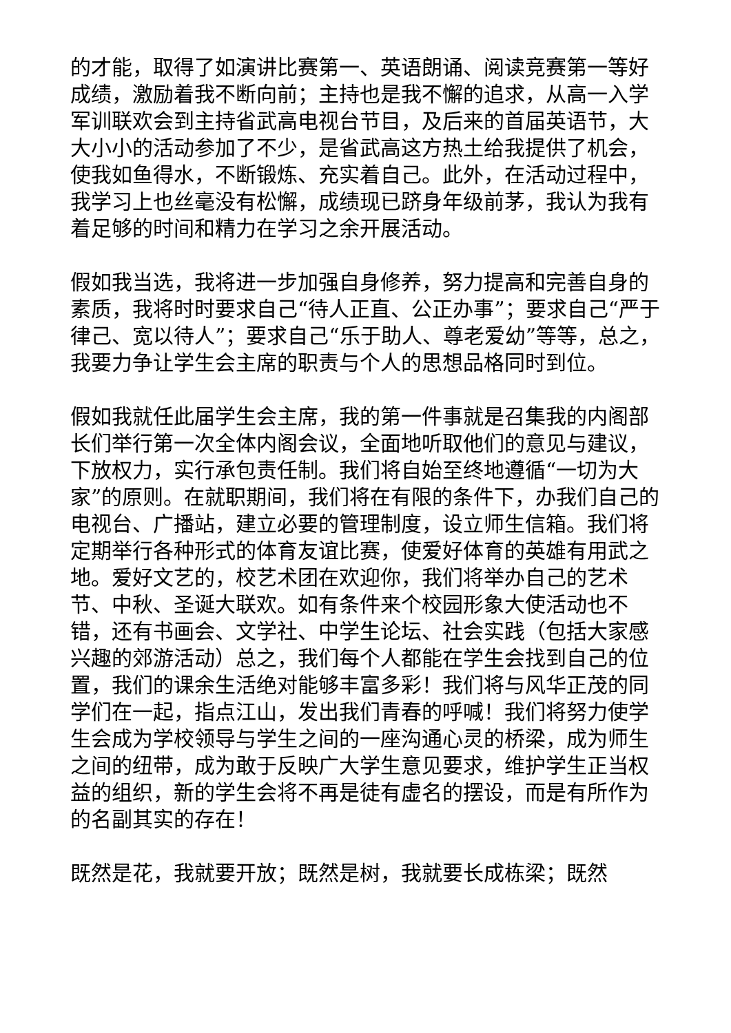的才能，取得了如演讲比赛第一、英语朗诵、阅读竞赛第一等好成绩，激励着我不断向前；主持也是我不懈的追求，从高一入学军训联欢会到主持省武高电视台节目，及后来的首届英语节，大大小小的活动参加了不少，是省武高这方热土给我提供了机会，使我如鱼得水，不断锻炼、充实着自己。此外，在活动过程中，我学习上也丝毫没有松懈，成绩现已跻身年级前茅，我认为我有着足够的时间和精力在学习之余开展活动。
假如我当选，我将进一步加强自身修养，努力提高和完善自身的素质，我将时时要求自己“待人正直、公正办事”；要求自己“严于律己、宽以待人”；要求自己“乐于助人、尊老爱幼”等等，总之，我要力争让学生会主席的职责与个人的思想品格同时到位。
假如我就任此届学生会主席，我的第一件事就是召集我的内阁部长们举行第一次全体内阁会议，全面地听取他们的意见与建议，下放权力，实行承包责任制。我们将自始至终地遵循“一切为大家”的原则。在就职期间，我们将在有限的条件下，办我们自己的电视台、广播站，建立必要的管理制度，设立师生信箱。我们将定期举行各种形式的体育友谊比赛，使爱好体育的英雄有用武之地。爱好文艺的，校艺术团在欢迎你，我们将举办自己的艺术节、中秋、圣诞大联欢。如有条件来个校园形象大使活动也不错，还有书画会、文学社、中学生论坛、社会实践（包括大家感兴趣的郊游活动）总之，我们每个人都能在学生会找到自己的位置，我们的课余生活绝对能够丰富多彩！我们将与风华正茂的同学们在一起，指点江山，发出我们青春的呼喊！我们将努力使学生会成为学校领导与学生之间的一座沟通心灵的桥梁，成为师生之间的纽带，成为敢于反映广大学生意见要求，维护学生正当权益的组织，新的学生会将不再是徒有虚名的摆设，而是有所作为的名副其实的存在！
既然是花，我就要开放；既然是树，我就要长成栋梁；既然